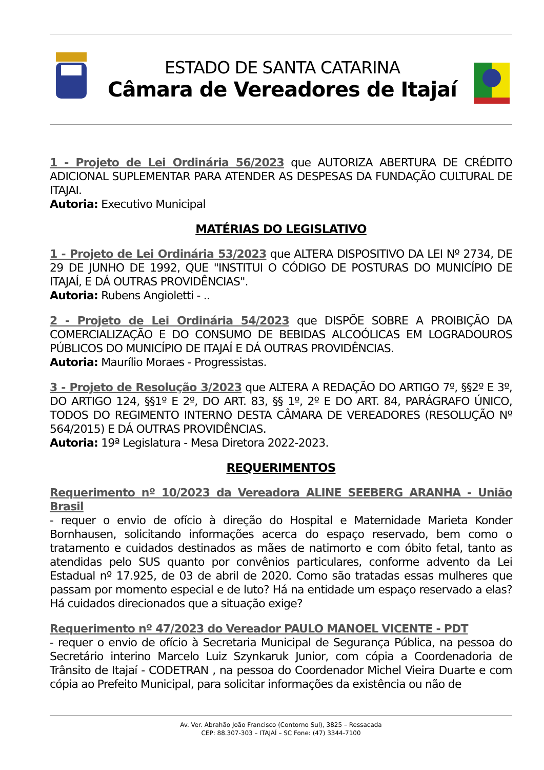ESTADO DE SANTA CATARINA
Câmara de Vereadores de Itajaí
1 - Projeto de Lei Ordinária 56/2023 que AUTORIZA ABERTURA DE CRÉDITO ADICIONAL SUPLEMENTAR PARA ATENDER AS DESPESAS DA FUNDAÇÃO CULTURAL DE ITAJAI.
Autoria: Executivo Municipal
MATÉRIAS DO LEGISLATIVO
1 - Projeto de Lei Ordinária 53/2023 que ALTERA DISPOSITIVO DA LEI Nº 2734, DE 29 DE JUNHO DE 1992, QUE "INSTITUI O CÓDIGO DE POSTURAS DO MUNICÍPIO DE ITAJAÍ, E DÁ OUTRAS PROVIDÊNCIAS".
Autoria: Rubens Angioletti - ..
2 - Projeto de Lei Ordinária 54/2023 que DISPÕE SOBRE A PROIBIÇÃO DA COMERCIALIZAÇÃO E DO CONSUMO DE BEBIDAS ALCOÓLICAS EM LOGRADOUROS PÚBLICOS DO MUNICÍPIO DE ITAJAÍ E DÁ OUTRAS PROVIDÊNCIAS.
Autoria: Maurílio Moraes - Progressistas.
3 - Projeto de Resolução 3/2023 que ALTERA A REDAÇÃO DO ARTIGO 7º, §§2º E 3º, DO ARTIGO 124, §§1º E 2º, DO ART. 83, §§ 1º, 2º E DO ART. 84, PARÁGRAFO ÚNICO, TODOS DO REGIMENTO INTERNO DESTA CÂMARA DE VEREADORES (RESOLUÇÃO Nº 564/2015) E DÁ OUTRAS PROVIDÊNCIAS.
Autoria: 19ª Legislatura - Mesa Diretora 2022-2023.
REQUERIMENTOS
Requerimento nº 10/2023 da Vereadora ALINE SEEBERG ARANHA - União Brasil
- requer o envio de ofício à direção do Hospital e Maternidade Marieta Konder Bornhausen, solicitando informações acerca do espaço reservado, bem como o tratamento e cuidados destinados as mães de natimorto e com óbito fetal, tanto as atendidas pelo SUS quanto por convênios particulares, conforme advento da Lei Estadual nº 17.925, de 03 de abril de 2020. Como são tratadas essas mulheres que passam por momento especial e de luto? Há na entidade um espaço reservado a elas? Há cuidados direcionados que a situação exige?
Requerimento nº 47/2023 do Vereador PAULO MANOEL VICENTE - PDT
- requer o envio de ofício à Secretaria Municipal de Segurança Pública, na pessoa do Secretário interino Marcelo Luiz Szynkaruk Junior, com cópia a Coordenadoria de Trânsito de Itajaí - CODETRAN , na pessoa do Coordenador Michel Vieira Duarte e com cópia ao Prefeito Municipal, para solicitar informações da existência ou não de
Av. Ver. Abrahão João Francisco (Contorno Sul), 3825 – Ressacada
CEP: 88.307-303 – ITAJAÍ – SC Fone: (47) 3344-7100